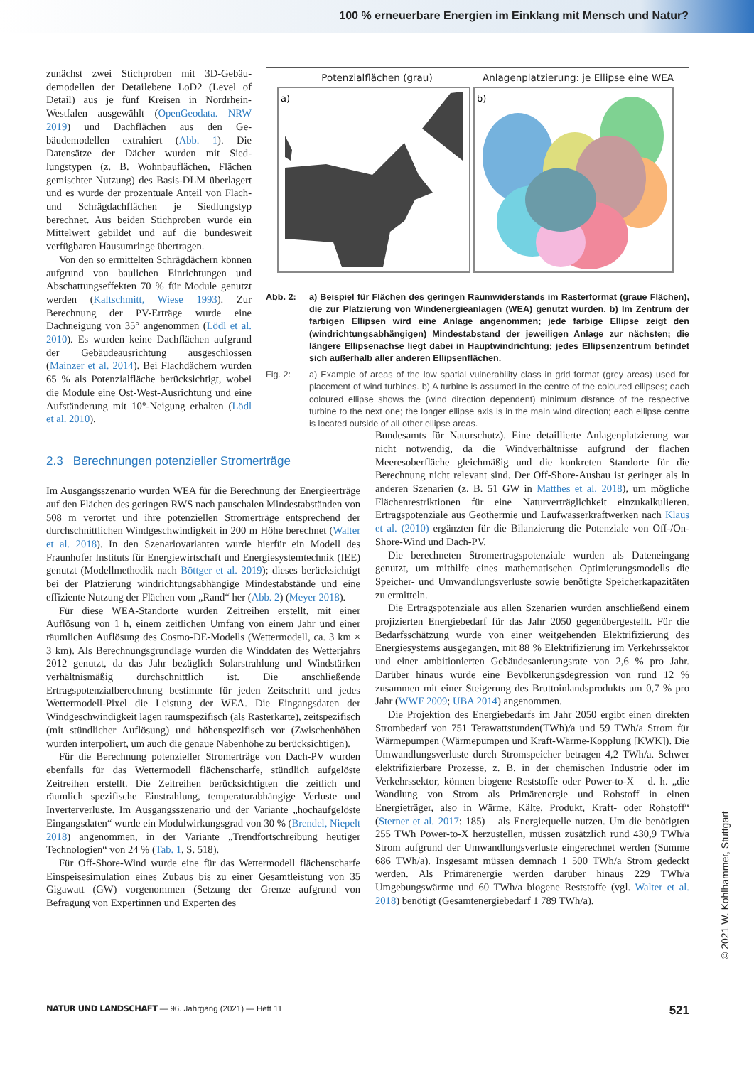100 % erneuerbare Energien im Einklang mit Mensch und Natur?
zunächst zwei Stichproben mit 3D-Gebäu­demodellen der Detailebene LoD2 (Level of Detail) aus je fünf Kreisen in Nord­rhein-Westfalen ausgewählt (OpenGeodata. NRW 2019) und Dachflächen aus den Ge­bäudemodellen extrahiert (Abb. 1). Die Datensätze der Dächer wurden mit Sied­lungstypen (z. B. Wohnbauflächen, Flächen gemischter Nutzung) des Basis-DLM über­lagert und es wurde der prozentuale Anteil von Flach- und Schrägdachflächen je Sied­lungstyp berechnet. Aus beiden Stichpro­ben wurde ein Mittelwert gebildet und auf die bundesweit verfügbaren Hausumringe übertragen.
Von den so ermittelten Schrägdächern können aufgrund von baulichen Einrich­tungen und Abschattungseffekten 70 % für Module genutzt werden (Kaltschmitt, Wiese 1993). Zur Berechnung der PV-Erträge wur­de eine Dachneigung von 35° angenommen (Lödl et al. 2010). Es wurden keine Dach­flächen aufgrund der Gebäudeausrichtung ausgeschlossen (Mainzer et al. 2014). Bei Flachdächern wurden 65 % als Potenzialflä­che berücksichtigt, wobei die Module eine Ost-West-Ausrichtung und eine Aufstände­rung mit 10°-Neigung erhalten (Lödl et al. 2010).
Potenzialflächen (grau) Anlagenplatzierung: je Ellipse eine WEA
a)
b)
Abb. 2: a) Beispiel für Flächen des geringen Raumwiderstands im Rasterformat (graue Flächen), die zur Platzierung von Windenergieanlagen (WEA) genutzt wurden. b) Im Zentrum der farbigen Ellipsen wird eine Anlage angenommen; jede farbige Ellipse zeigt den (windrichtungsabhängigen) Mindestabstand der jeweiligen Anlage zur nächsten; die längere Ellipsenachse liegt dabei in Hauptwindrichtung; jedes Ellipsenzentrum befindet sich außerhalb aller anderen Ellipsenflächen.
Fig. 2: a) Example of areas of the low spatial vulnerability class in grid format (grey areas) used for placement of wind turbines. b) A turbine is assumed in the centre of the coloured ellipses; each coloured ellipse shows the (wind direction dependent) minimum distance of the respective turbine to the next one; the longer ellipse axis is in the main wind direction; each ellipse centre is located outside of all other ellipse areas.
2.3 Berechnungen potenzieller Stromerträge
Im Ausgangsszenario wurden WEA für die Berechnung der Energie­erträge auf den Flächen des geringen RWS nach pauschalen Mindest­abständen von 508 m verortet und ihre potenziellen Stromerträge entsprechend der durchschnittlichen Windgeschwindigkeit in 200 m Höhe berechnet (Walter et al. 2018). In den Szenariovarianten wurde hierfür ein Modell des Fraunhofer Instituts für Energiewirtschaft und Energiesystemtechnik (IEE) genutzt (Modellmethodik nach Böttger et al. 2019); dieses berücksichtigt bei der Platzierung wind­richtungsabhängige Mindestabstände und eine effiziente Nutzung der Flächen vom „Rand“ her (Abb. 2) (Meyer 2018).
Für diese WEA-Standorte wurden Zeitreihen erstellt, mit ei­ner Auflösung von 1 h, einem zeitlichen Umfang von einem Jahr und einer räumlichen Auflösung des Cosmo-DE-Modells (Wet­termodell, ca. 3 km × 3 km). Als Berechnungsgrundlage wurden die Winddaten des Wetterjahrs 2012 genutzt, da das Jahr bezüg­lich Solarstrahlung und Windstärken verhältnismäßig durch­schnittlich ist. Die anschließende Ertragspotenzialberechnung bestimmte für jeden Zeitschritt und jedes Wettermodell-Pixel die Leistung der WEA. Die Eingangsdaten der Windgeschwin­digkeit lagen raumspezifisch (als Rasterkarte), zeitspezifisch (mit stündlicher Auflösung) und höhenspezifisch vor (Zwischen­höhen wurden interpoliert, um auch die genaue Nabenhöhe zu berücksichtigen).
Für die Berechnung potenzieller Stromerträge von Dach-PV wurden ebenfalls für das Wettermodell flächenscharfe, stündlich aufgelöste Zeitreihen erstellt. Die Zeitreihen berücksichtigten die zeitlich und räumlich spezifische Einstrahlung, temperaturabhängige Verluste und Inverterverluste. Im Ausgangsszenario und der Variante „hochaufgelöste Eingangsdaten“ wurde ein Modulwirkungsgrad von 30 % (Brendel, Niepelt 2018) angenommen, in der Variante „Trendfortschreibung heutiger Technologien“ von 24 % (Tab. 1, S. 518).
Für Off-Shore-Wind wurde eine für das Wettermodell flächen­scharfe Einspeisesimulation eines Zubaus bis zu einer Gesamt­leistung von 35 Gigawatt (GW) vorgenommen (Setzung der Gren­ze aufgrund von Befragung von Expertinnen und Experten des
Bundesamts für Naturschutz). Eine detaillierte Anlagenplatzie­rung war nicht notwendig, da die Windverhältnisse aufgrund der flachen Meeresoberfläche gleichmäßig und die konkreten Standorte für die Berechnung nicht relevant sind. Der Off-Shore-Ausbau ist geringer als in anderen Szenarien (z. B. 51 GW in Matthes et al. 2018), um mögliche Flächenrestriktionen für eine Naturverträglichkeit einzukalkulieren. Ertragspotenziale aus Geothermie und Laufwasserkraftwerken nach Klaus et al. (2010) ergänzten für die Bilanzierung die Potenziale von Off-/On-Shore-Wind und Dach-PV.
Die berechneten Stromertragspotenziale wurden als Daten­eingang genutzt, um mithilfe eines mathematischen Optimierungs­modells die Speicher- und Umwandlungsverluste sowie benötigte Speicherkapazitäten zu ermitteln.
Die Ertragspotenziale aus allen Szenarien wurden anschließend einem projizierten Energiebedarf für das Jahr 2050 gegenüberge­stellt. Für die Bedarfsschätzung wurde von einer weitgehenden Elektrifizierung des Energiesystems ausgegangen, mit 88 % Elekt­rifizierung im Verkehrssektor und einer ambitionierten Gebäude­sanierungsrate von 2,6 % pro Jahr. Darüber hinaus wurde eine Bevölkerungsdegression von rund 12 % zusammen mit einer Stei­gerung des Bruttoinlandsprodukts um 0,7 % pro Jahr (WWF 2009; UBA 2014) angenommen.
Die Projektion des Energiebedarfs im Jahr 2050 ergibt einen di­rekten Strombedarf von 751 Terawattstunden(TWh)/a und 59 TWh/a Strom für Wärmepumpen (Wärmepumpen und Kraft-Wärme-Kopp­lung [KWK]). Die Umwandlungsverluste durch Stromspeicher betragen 4,2 TWh/a. Schwer elektrifizierbare Prozesse, z. B. in der che­mischen Industrie oder im Verkehrssektor, können biogene Reststoffe oder Power-to-X – d. h. „die Wandlung von Strom als Primärenergie und Rohstoff in einen Energieträger, also in Wärme, Kälte, Produkt, Kraft- oder Rohstoff“ (Sterner et al. 2017: 185) – als Energiequelle nutzen. Um die benötigten 255 TWh Power-to-X herzustellen, müssen zusätzlich rund 430,9 TWh/a Strom aufgrund der Umwand­lungsverluste eingerechnet werden (Summe 686 TWh/a). Insgesamt müssen demnach 1 500 TWh/a Strom gedeckt werden. Als Primär­energie werden darüber hinaus 229 TWh/a Umgebungswärme und 60 TWh/a biogene Reststoffe (vgl. Walter et al. 2018) benötigt (Gesamtenergiebedarf 1 789 TWh/a).
NATUR UND LANDSCHAFT — 96. Jahrgang (2021) — Heft 11
521
© 2021 W. Kohlhammer, Stuttgart